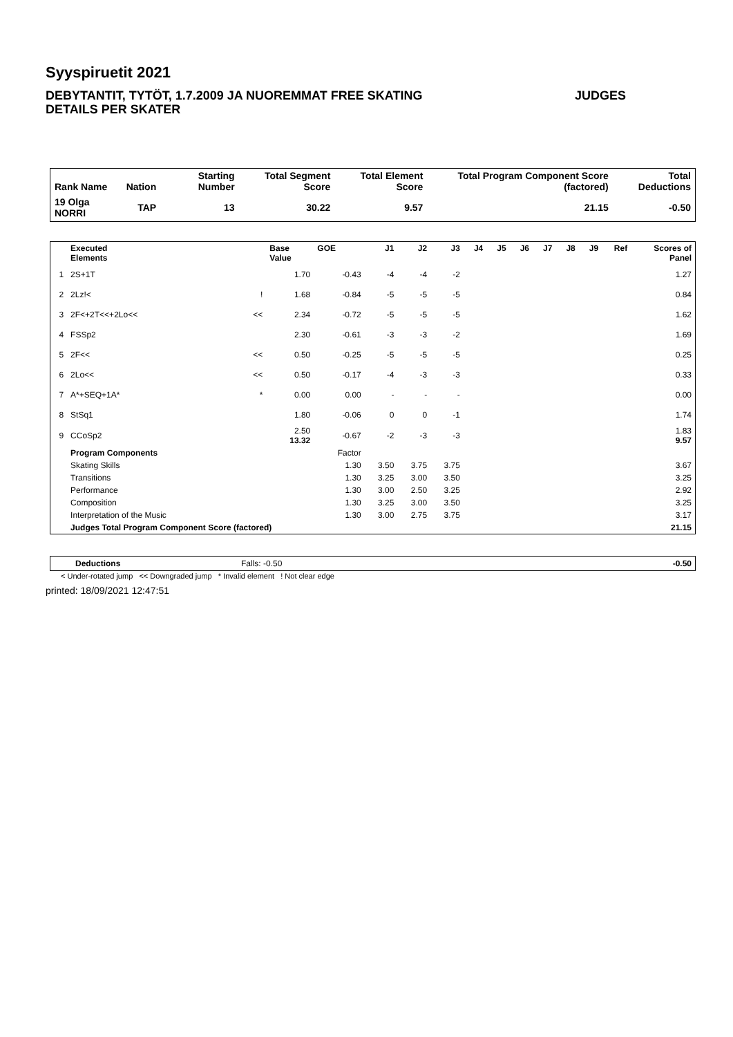Syyspiruetit 2021
JUDGES DEBYTANTIT, TYTÖT, 1.7.2009 JA NUOREMMAT FREE SKATING
DETAILS PER SKATER
| Rank Name | Nation | Starting Number | Total Segment Score | Total Element Score | Total Program Component Score (factored) | Total Deductions |
| --- | --- | --- | --- | --- | --- | --- |
| 19 Olga NORRI | TAP | 13 | 30.22 | 9.57 | 21.15 | -0.50 |
| | Executed Elements | | Base Value | GOE | J1 | J2 | J3 | J4 | J5 | J6 | J7 | J8 | J9 | Ref | Scores of Panel |
| --- | --- | --- | --- | --- | --- | --- | --- | --- | --- | --- | --- | --- | --- | --- | --- |
| 1 | 2S+1T | | 1.70 | -0.43 | -4 | -4 | -2 | | | | | | | | 1.27 |
| 2 | 2Lz!< | ! | 1.68 | -0.84 | -5 | -5 | -5 | | | | | | | | 0.84 |
| 3 | 2F<+2T<<+2Lo<< | << | 2.34 | -0.72 | -5 | -5 | -5 | | | | | | | | 1.62 |
| 4 | FSSp2 | | 2.30 | -0.61 | -3 | -3 | -2 | | | | | | | | 1.69 |
| 5 | 2F<< | << | 0.50 | -0.25 | -5 | -5 | -5 | | | | | | | | 0.25 |
| 6 | 2Lo<< | << | 0.50 | -0.17 | -4 | -3 | -3 | | | | | | | | 0.33 |
| 7 | A*+SEQ+1A* | * | 0.00 | 0.00 | - | - | - | | | | | | | | 0.00 |
| 8 | StSq1 | | 1.80 | -0.06 | 0 | 0 | -1 | | | | | | | | 1.74 |
| 9 | CCoSp2 | | 2.50 13.32 | -0.67 | -2 | -3 | -3 | | | | | | | | 1.83 9.57 |
| | Program Components | | | Factor | | | | | | | | | | | |
| | Skating Skills | | | 1.30 | 3.50 | 3.75 | 3.75 | | | | | | | | 3.67 |
| | Transitions | | | 1.30 | 3.25 | 3.00 | 3.50 | | | | | | | | 3.25 |
| | Performance | | | 1.30 | 3.00 | 2.50 | 3.25 | | | | | | | | 2.92 |
| | Composition | | | 1.30 | 3.25 | 3.00 | 3.50 | | | | | | | | 3.25 |
| | Interpretation of the Music | | | 1.30 | 3.00 | 2.75 | 3.75 | | | | | | | | 3.17 |
| | Judges Total Program Component Score (factored) | | | | | | | | | | | | | | 21.15 |
| Deductions | Falls: -0.50 | -0.50 |
< Under-rotated jump << Downgraded jump * Invalid element ! Not clear edge
printed: 18/09/2021 12:47:51